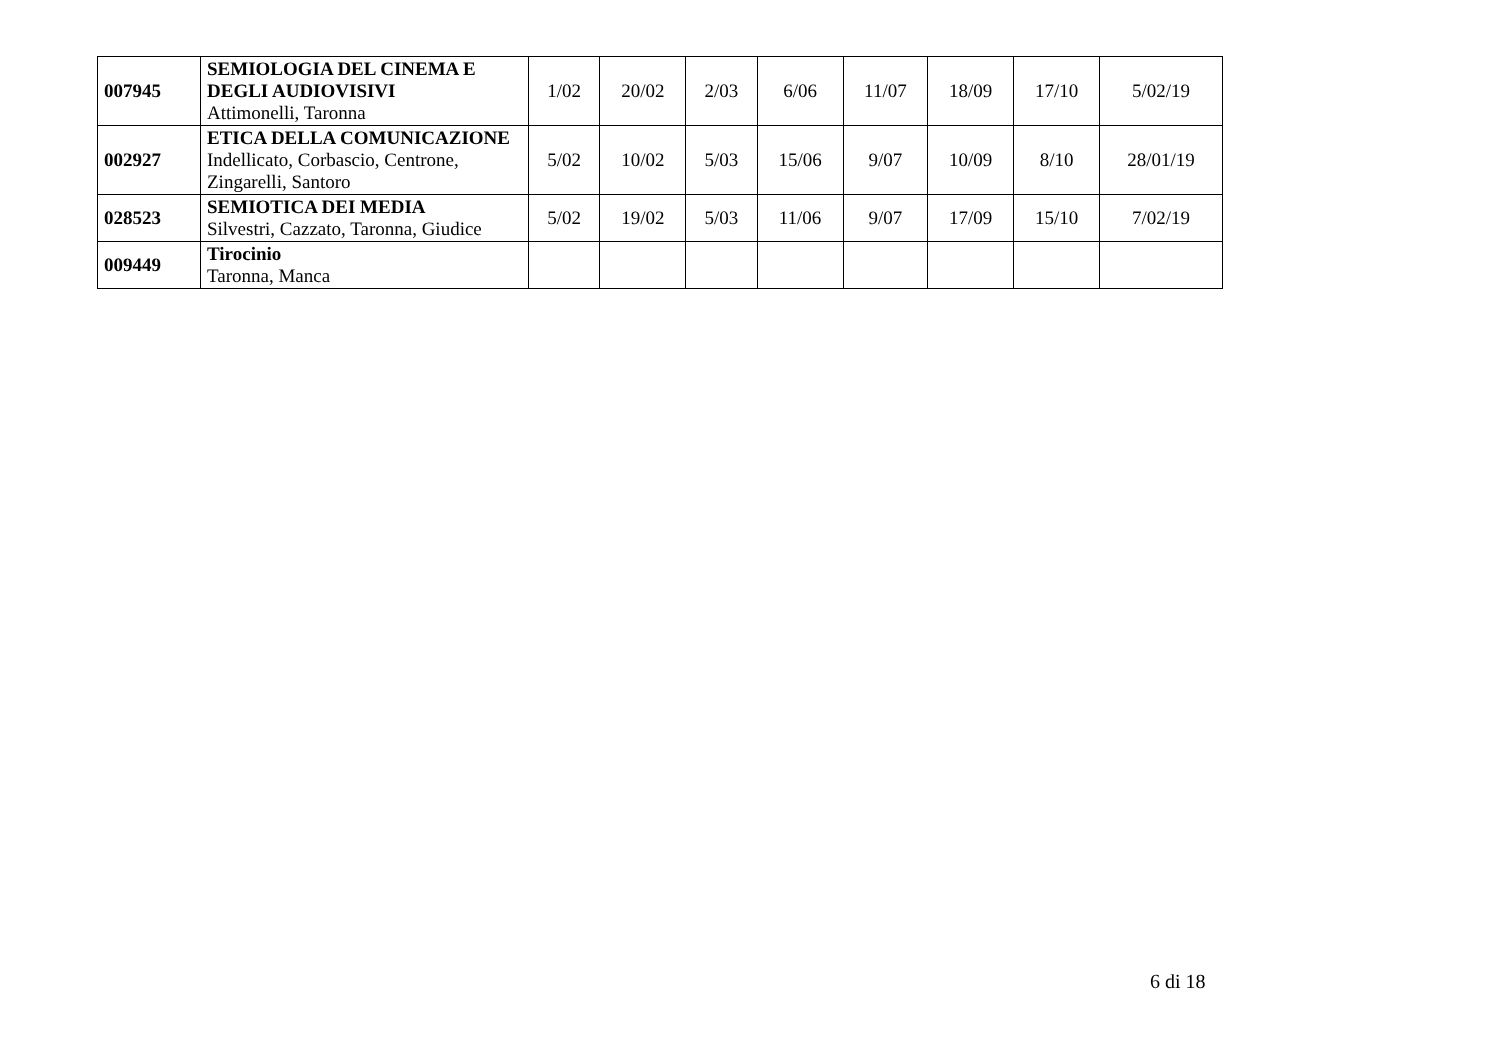| 007945 | SEMIOLOGIA DEL CINEMA E DEGLI AUDIOVISIVI Attimonelli, Taronna | 1/02 | 20/02 | 2/03 | 6/06 | 11/07 | 18/09 | 17/10 | 5/02/19 |
| 002927 | ETICA DELLA COMUNICAZIONE Indellicato, Corbascio, Centrone, Zingarelli, Santoro | 5/02 | 10/02 | 5/03 | 15/06 | 9/07 | 10/09 | 8/10 | 28/01/19 |
| 028523 | SEMIOTICA DEI MEDIA Silvestri, Cazzato, Taronna, Giudice | 5/02 | 19/02 | 5/03 | 11/06 | 9/07 | 17/09 | 15/10 | 7/02/19 |
| 009449 | Tirocinio Taronna, Manca | | | | | | | | |
6 di 18